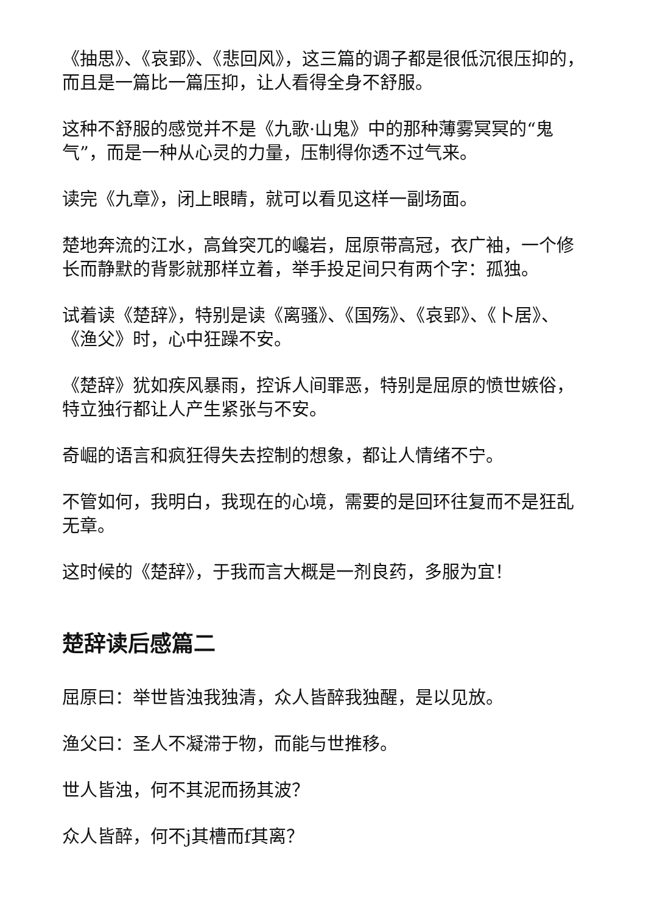《抽思》、《哀郢》、《悲回风》，这三篇的调子都是很低沉很压抑的，而且是一篇比一篇压抑，让人看得全身不舒服。
这种不舒服的感觉并不是《九歌·山鬼》中的那种薄雾冥冥的“鬼气”，而是一种从心灵的力量，压制得你透不过气来。
读完《九章》，闭上眼睛，就可以看见这样一副场面。
楚地奔流的江水，高耸突兀的巉岩，屈原带高冠，衣广袖，一个修长而静默的背影就那样立着，举手投足间只有两个字：孤独。
试着读《楚辞》，特别是读《离骚》、《国殇》、《哀郢》、《卜居》、《渔父》时，心中狂躁不安。
《楚辞》犹如疾风暴雨，控诉人间罪恶，特别是屈原的愤世嫉俗，特立独行都让人产生紧张与不安。
奇崛的语言和疯狂得失去控制的想象，都让人情绪不宁。
不管如何，我明白，我现在的心境，需要的是回环往复而不是狂乱无章。
这时候的《楚辞》，于我而言大概是一剂良药，多服为宜！
楚辞读后感篇二
屈原曰：举世皆浊我独清，众人皆醉我独醒，是以见放。
渔父曰：圣人不凝滞于物，而能与世推移。
世人皆浊，何不其泥而扬其波？
众人皆醉，何不j其槽而f其离？